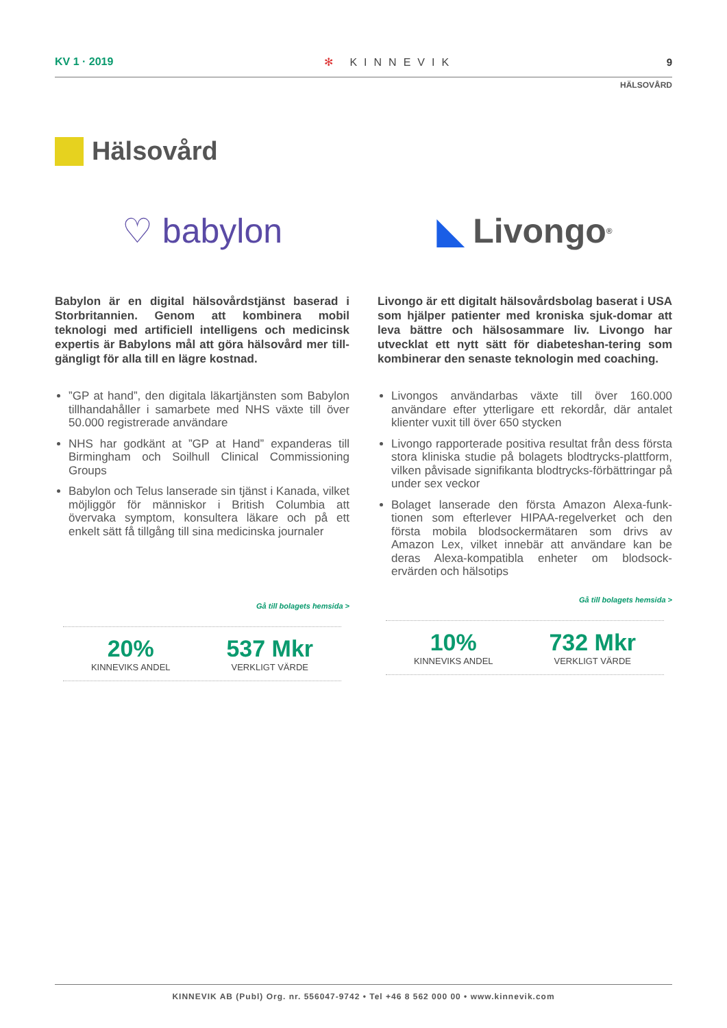KV 1 · 2019 ✻ KINNEVIK 9
HÄLSOVÅRD
Hälsovård
♡ babylon
Babylon är en digital hälsovårdstjänst baserad i Storbritannien. Genom att kombinera mobil teknologi med artificiell intelligens och medicinsk expertis är Babylons mål att göra hälsovård mer till-gängligt för alla till en lägre kostnad.
”GP at hand”, den digitala läkartjänsten som Babylon tillhandahåller i samarbete med NHS växte till över 50.000 registrerade användare
NHS har godkänt at ”GP at Hand” expanderas till Birmingham och Soilhull Clinical Commissioning Groups
Babylon och Telus lanserade sin tjänst i Kanada, vilket möjliggör för människor i British Columbia att övervaka symptom, konsultera läkare och på ett enkelt sätt få tillgång till sina medicinska journaler
Gå till bolagets hemsida >
20%
KINNEVIKS ANDEL
537 Mkr
VERKLIGT VÄRDE
◣ Livongo<sup>®</sup>
Livongo är ett digitalt hälsovårdsbolag baserat i USA som hjälper patienter med kroniska sjuk-domar att leva bättre och hälsosammare liv. Livongo har utvecklat ett nytt sätt för diabeteshan-tering som kombinerar den senaste teknologin med coaching.
Livongos användarbas växte till över 160.000 användare efter ytterligare ett rekordår, där antalet klienter vuxit till över 650 stycken
Livongo rapporterade positiva resultat från dess första stora kliniska studie på bolagets blodtrycks-plattform, vilken påvisade signifikanta blodtrycks-förbättringar på under sex veckor
Bolaget lanserade den första Amazon Alexa-funk-tionen som efterlever HIPAA-regelverket och den första mobila blodsockermätaren som drivs av Amazon Lex, vilket innebär att användare kan be deras Alexa-kompatibla enheter om blodsock-ervärden och hälsotips
Gå till bolagets hemsida >
10%
KINNEVIKS ANDEL
732 Mkr
VERKLIGT VÄRDE
KINNEVIK AB (Publ) Org. nr. 556047-9742 • Tel +46 8 562 000 00 • www.kinnevik.com